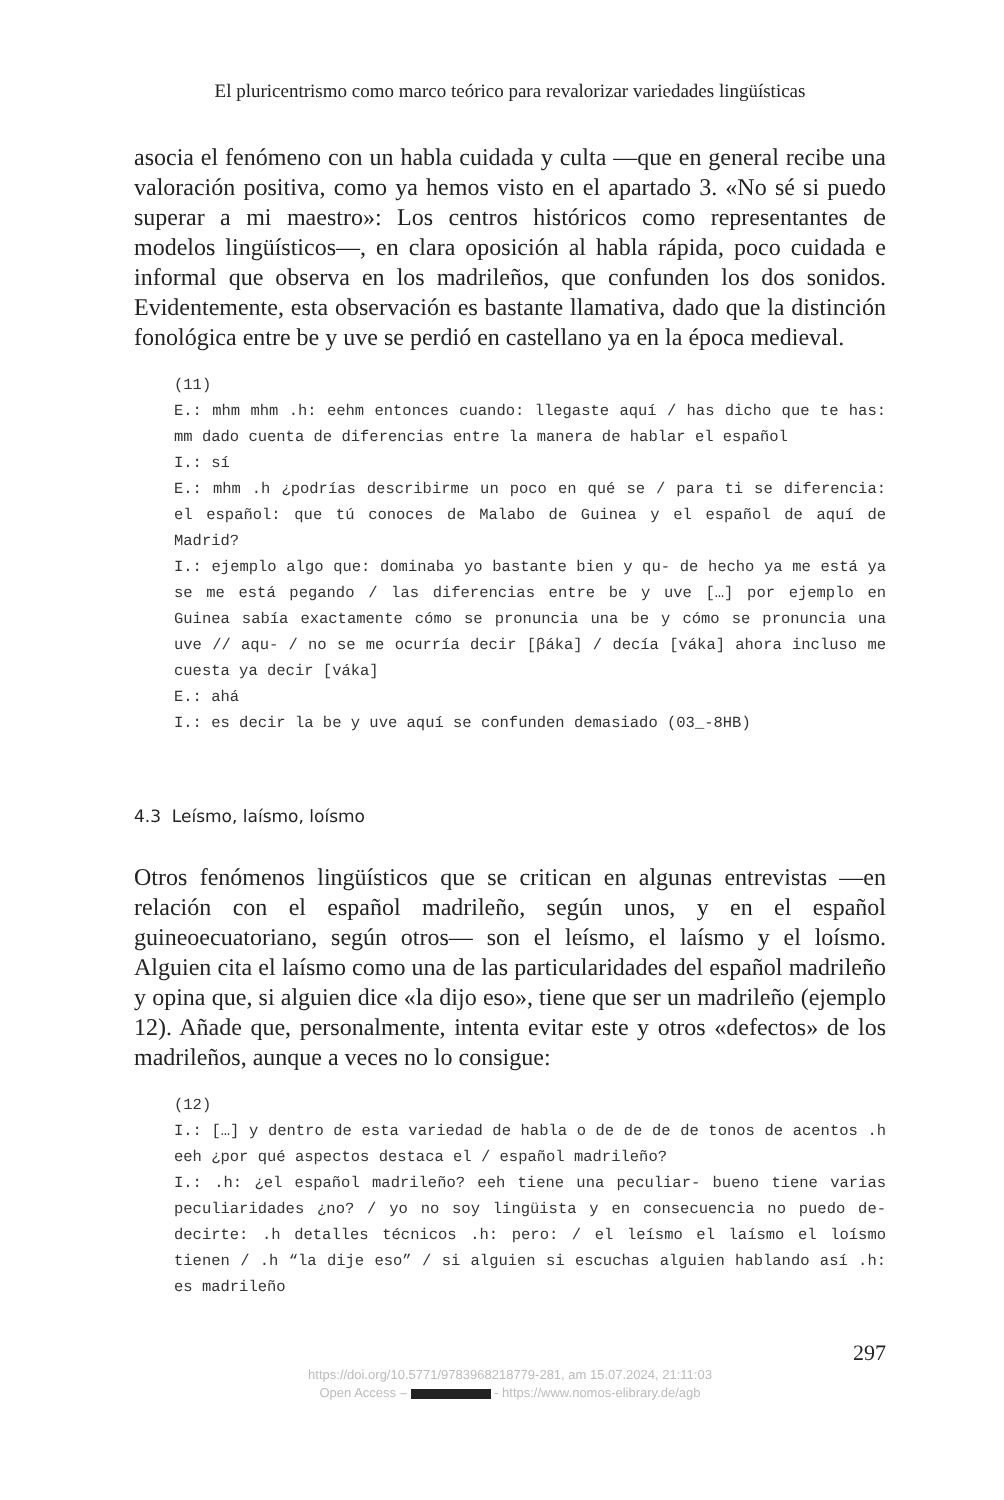El pluricentrismo como marco teórico para revalorizar variedades lingüísticas
asocia el fenómeno con un habla cuidada y culta —que en general recibe una valoración positiva, como ya hemos visto en el apartado 3. «No sé si puedo superar a mi maestro»: Los centros históricos como representantes de modelos lingüísticos—, en clara oposición al habla rápida, poco cuidada e informal que observa en los madrileños, que confunden los dos sonidos. Evidentemente, esta observación es bastante llamativa, dado que la distinción fonológica entre be y uve se perdió en castellano ya en la época medieval.
(11)
E.: mhm mhm .h: eehm entonces cuando: llegaste aquí / has dicho que te has: mm dado cuenta de diferencias entre la manera de hablar el español
I.: sí
E.: mhm .h ¿podrías describirme un poco en qué se / para ti se diferencia: el español: que tú conoces de Malabo de Guinea y el español de aquí de Madrid?
I.: ejemplo algo que: dominaba yo bastante bien y qu- de hecho ya me está ya se me está pegando / las diferencias entre be y uve […] por ejemplo en Guinea sabía exactamente cómo se pronuncia una be y cómo se pronuncia una uve // aqu- / no se me ocurría decir [βáka] / decía [váka] ahora incluso me cuesta ya decir [váka]
E.: ahá
I.: es decir la be y uve aquí se confunden demasiado (03_-8HB)
4.3 Leísmo, laísmo, loísmo
Otros fenómenos lingüísticos que se critican en algunas entrevistas —en relación con el español madrileño, según unos, y en el español guineoecuatoriano, según otros— son el leísmo, el laísmo y el loísmo. Alguien cita el laísmo como una de las particularidades del español madrileño y opina que, si alguien dice «la dijo eso», tiene que ser un madrileño (ejemplo 12). Añade que, personalmente, intenta evitar este y otros «defectos» de los madrileños, aunque a veces no lo consigue:
(12)
I.: […] y dentro de esta variedad de habla o de de de de tonos de acentos .h eeh ¿por qué aspectos destaca el / español madrileño?
I.: .h: ¿el español madrileño? eeh tiene una peculiar- bueno tiene varias peculiaridades ¿no? / yo no soy lingüista y en consecuencia no puedo de- decirte: .h detalles técnicos .h: pero: / el leísmo el laísmo el loísmo tienen / .h “la dije eso” / si alguien si escuchas alguien hablando así .h: es madrileño
297
https://doi.org/10.5771/9783968218779-281, am 15.07.2024, 21:11:03
Open Access – - https://www.nomos-elibrary.de/agb